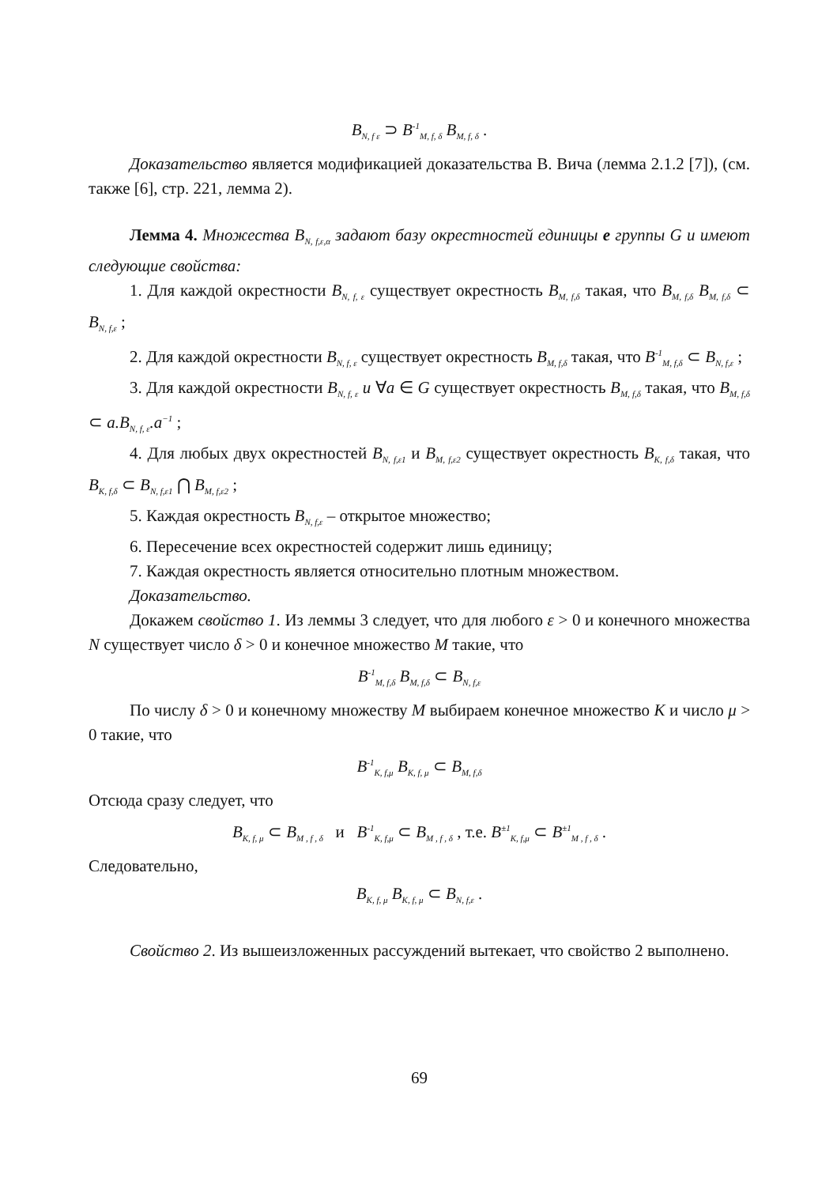B<sub>N, f ε</sub> ⊃ B<sup>-1</sup><sub>M, f, δ</sub> B<sub>M, f, δ</sub> .
Доказательство является модификацией доказательства В. Вича (лемма 2.1.2 [7]), (см. также [6], стр. 221, лемма 2).
Лемма 4. Множества B<sub>N, f,ε,α</sub> задают базу окрестностей единицы e группы G и имеют следующие свойства:
1. Для каждой окрестности B<sub>N, f, ε</sub> существует окрестность B<sub>M, f,δ</sub> такая, что B<sub>M, f,δ</sub> B<sub>M, f,δ</sub> ⊂ B<sub>N, f,ε</sub> ;
2. Для каждой окрестности B<sub>N, f, ε</sub> существует окрестность B<sub>M, f,δ</sub> такая, что B<sup>-1</sup><sub>M, f,δ</sub> ⊂ B<sub>N, f,ε</sub> ;
3. Для каждой окрестности B<sub>N, f, ε</sub> и ∀a ∈ G существует окрестность B<sub>M, f,δ</sub> такая, что B<sub>M, f,δ</sub> ⊂ a.B<sub>N, f, ε</sub>.a<sup>−1</sup> ;
4. Для любых двух окрестностей B<sub>N, f,ε1</sub> и B<sub>M, f,ε2</sub> существует окрестность B<sub>K, f,δ</sub> такая, что B<sub>K, f,δ</sub> ⊂ B<sub>N, f,ε1</sub> ⋂ B<sub>M, f,ε2</sub> ;
5. Каждая окрестность B<sub>N, f,ε</sub> – открытое множество;
6. Пересечение всех окрестностей содержит лишь единицу;
7. Каждая окрестность является относительно плотным множеством.
Доказательство.
Докажем свойство 1. Из леммы 3 следует, что для любого ε > 0 и конечного множества N существует число δ > 0 и конечное множество M такие, что
B<sup>-1</sup><sub>M, f,δ</sub> B<sub>M, f,δ</sub> ⊂ B<sub>N, f,ε</sub>
По числу δ > 0 и конечному множеству M выбираем конечное множество K и число μ > 0 такие, что
B<sup>-1</sup><sub>K, f,μ</sub> B<sub>K, f, μ</sub> ⊂ B<sub>M, f,δ</sub>
Отсюда сразу следует, что
B<sub>K, f, μ</sub> ⊂ B<sub>M , f , δ</sub> и B<sup>-1</sup><sub>K, f,μ</sub> ⊂ B<sub>M , f , δ</sub> , т.е. B<sup>±1</sup><sub>K, f,μ</sub> ⊂ B<sup>±1</sup><sub>M , f , δ</sub> .
Следовательно,
B<sub>K, f, μ</sub> B<sub>K, f, μ</sub> ⊂ B<sub>N, f,ε</sub> .
Свойство 2. Из вышеизложенных рассуждений вытекает, что свойство 2 выполнено.
69